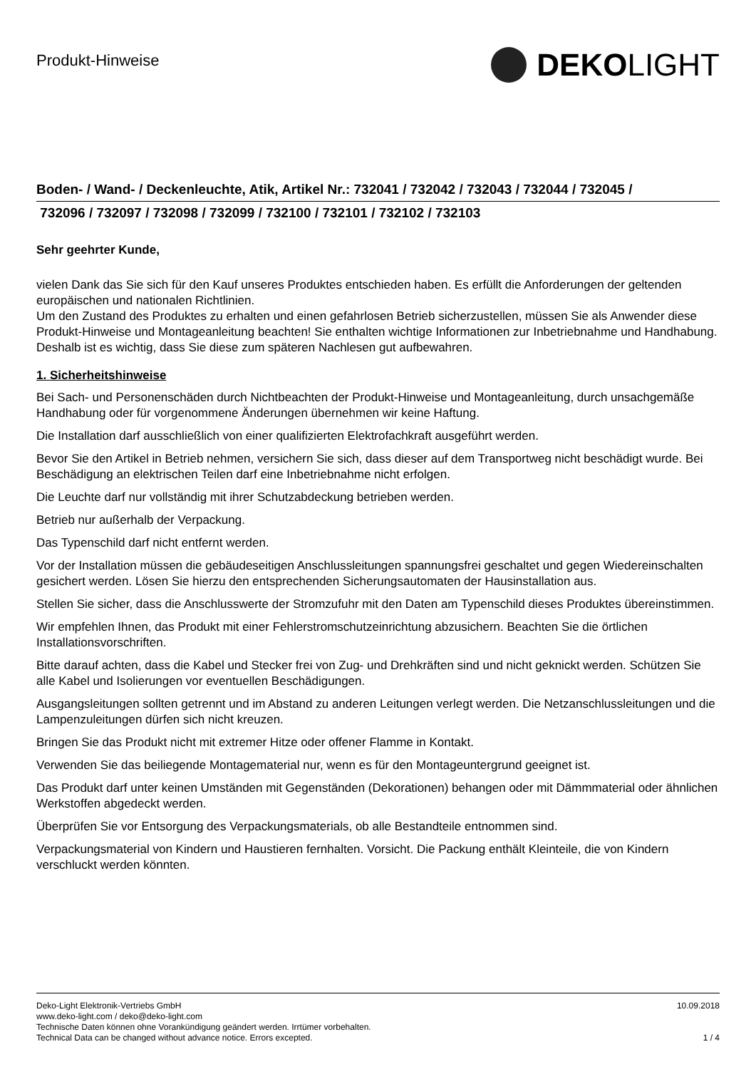Produkt-Hinweise
DEKO LIGHT
Boden- / Wand- / Deckenleuchte, Atik, Artikel Nr.: 732041 / 732042 / 732043 / 732044 / 732045 /
732096 / 732097 / 732098 / 732099 / 732100 / 732101 / 732102 / 732103
Sehr geehrter Kunde,
vielen Dank das Sie sich für den Kauf unseres Produktes entschieden haben. Es erfüllt die Anforderungen der geltenden europäischen und nationalen Richtlinien.
Um den Zustand des Produktes zu erhalten und einen gefahrlosen Betrieb sicherzustellen, müssen Sie als Anwender diese Produkt-Hinweise und Montageanleitung beachten! Sie enthalten wichtige Informationen zur Inbetriebnahme und Handhabung. Deshalb ist es wichtig, dass Sie diese zum späteren Nachlesen gut aufbewahren.
1. Sicherheitshinweise
Bei Sach- und Personenschäden durch Nichtbeachten der Produkt-Hinweise und Montageanleitung, durch unsachgemäße Handhabung oder für vorgenommene Änderungen übernehmen wir keine Haftung.
Die Installation darf ausschließlich von einer qualifizierten Elektrofachkraft ausgeführt werden.
Bevor Sie den Artikel in Betrieb nehmen, versichern Sie sich, dass dieser auf dem Transportweg nicht beschädigt wurde. Bei Beschädigung an elektrischen Teilen darf eine Inbetriebnahme nicht erfolgen.
Die Leuchte darf nur vollständig mit ihrer Schutzabdeckung betrieben werden.
Betrieb nur außerhalb der Verpackung.
Das Typenschild darf nicht entfernt werden.
Vor der Installation müssen die gebäudeseitigen Anschlussleitungen spannungsfrei geschaltet und gegen Wiedereinschalten gesichert werden. Lösen Sie hierzu den entsprechenden Sicherungsautomaten der Hausinstallation aus.
Stellen Sie sicher, dass die Anschlusswerte der Stromzufuhr mit den Daten am Typenschild dieses Produktes übereinstimmen.
Wir empfehlen Ihnen, das Produkt mit einer Fehlerstromschutzeinrichtung abzusichern. Beachten Sie die örtlichen Installationsvorschriften.
Bitte darauf achten, dass die Kabel und Stecker frei von Zug- und Drehkräften sind und nicht geknickt werden. Schützen Sie alle Kabel und Isolierungen vor eventuellen Beschädigungen.
Ausgangsleitungen sollten getrennt und im Abstand zu anderen Leitungen verlegt werden. Die Netzanschlussleitungen und die Lampenzuleitungen dürfen sich nicht kreuzen.
Bringen Sie das Produkt nicht mit extremer Hitze oder offener Flamme in Kontakt.
Verwenden Sie das beiliegende Montagematerial nur, wenn es für den Montageuntergrund geeignet ist.
Das Produkt darf unter keinen Umständen mit Gegenständen (Dekorationen) behangen oder mit Dämmmaterial oder ähnlichen Werkstoffen abgedeckt werden.
Überprüfen Sie vor Entsorgung des Verpackungsmaterials, ob alle Bestandteile entnommen sind.
Verpackungsmaterial von Kindern und Haustieren fernhalten. Vorsicht. Die Packung enthält Kleinteile, die von Kindern verschluckt werden könnten.
Deko-Light Elektronik-Vertriebs GmbH
www.deko-light.com / deko@deko-light.com
Technische Daten können ohne Vorankündigung geändert werden. Irrtümer vorbehalten.
Technical Data can be changed without advance notice. Errors excepted.
10.09.2018
1 / 4